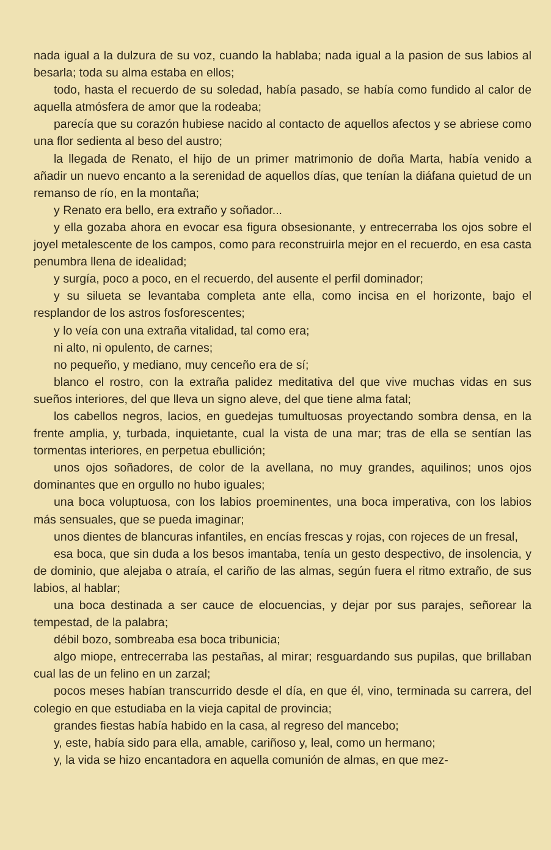nada igual a la dulzura de su voz, cuando la hablaba; nada igual a la pasion de sus labios al besarla; toda su alma estaba en ellos;
todo, hasta el recuerdo de su soledad, había pasado, se había como fundido al calor de aquella atmósfera de amor que la rodeaba;
parecía que su corazón hubiese nacido al contacto de aquellos afectos y se abriese como una flor sedienta al beso del austro;
la llegada de Renato, el hijo de un primer matrimonio de doña Marta, había venido a añadir un nuevo encanto a la serenidad de aquellos días, que tenían la diáfana quietud de un remanso de río, en la montaña;
y Renato era bello, era extraño y soñador...
y ella gozaba ahora en evocar esa figura obsesionante, y entrecerraba los ojos sobre el joyel metalescente de los campos, como para reconstruirla mejor en el recuerdo, en esa casta penumbra llena de idealidad;
y surgía, poco a poco, en el recuerdo, del ausente el perfil dominador;
y su silueta se levantaba completa ante ella, como incisa en el horizonte, bajo el resplandor de los astros fosforescentes;
y lo veía con una extraña vitalidad, tal como era;
ni alto, ni opulento, de carnes;
no pequeño, y mediano, muy cenceño era de sí;
blanco el rostro, con la extraña palidez meditativa del que vive muchas vidas en sus sueños interiores, del que lleva un signo aleve, del que tiene alma fatal;
los cabellos negros, lacios, en guedejas tumultuosas proyectando sombra densa, en la frente amplia, y, turbada, inquietante, cual la vista de una mar; tras de ella se sentían las tormentas interiores, en perpetua ebullición;
unos ojos soñadores, de color de la avellana, no muy grandes, aquilinos; unos ojos dominantes que en orgullo no hubo iguales;
una boca voluptuosa, con los labios proeminentes, una boca imperativa, con los labios más sensuales, que se pueda imaginar;
unos dientes de blancuras infantiles, en encías frescas y rojas, con rojeces de un fresal,
esa boca, que sin duda a los besos imantaba, tenía un gesto despectivo, de insolencia, y de dominio, que alejaba o atraía, el cariño de las almas, según fuera el ritmo extraño, de sus labios, al hablar;
una boca destinada a ser cauce de elocuencias, y dejar por sus parajes, señorear la tempestad, de la palabra;
débil bozo, sombreaba esa boca tribunicia;
algo miope, entrecerraba las pestañas, al mirar; resguardando sus pupilas, que brillaban cual las de un felino en un zarzal;
pocos meses habían transcurrido desde el día, en que él, vino, terminada su carrera, del colegio en que estudiaba en la vieja capital de provincia;
grandes fiestas había habido en la casa, al regreso del mancebo;
y, este, había sido para ella, amable, cariñoso y, leal, como un hermano;
y, la vida se hizo encantadora en aquella comunión de almas, en que mez-